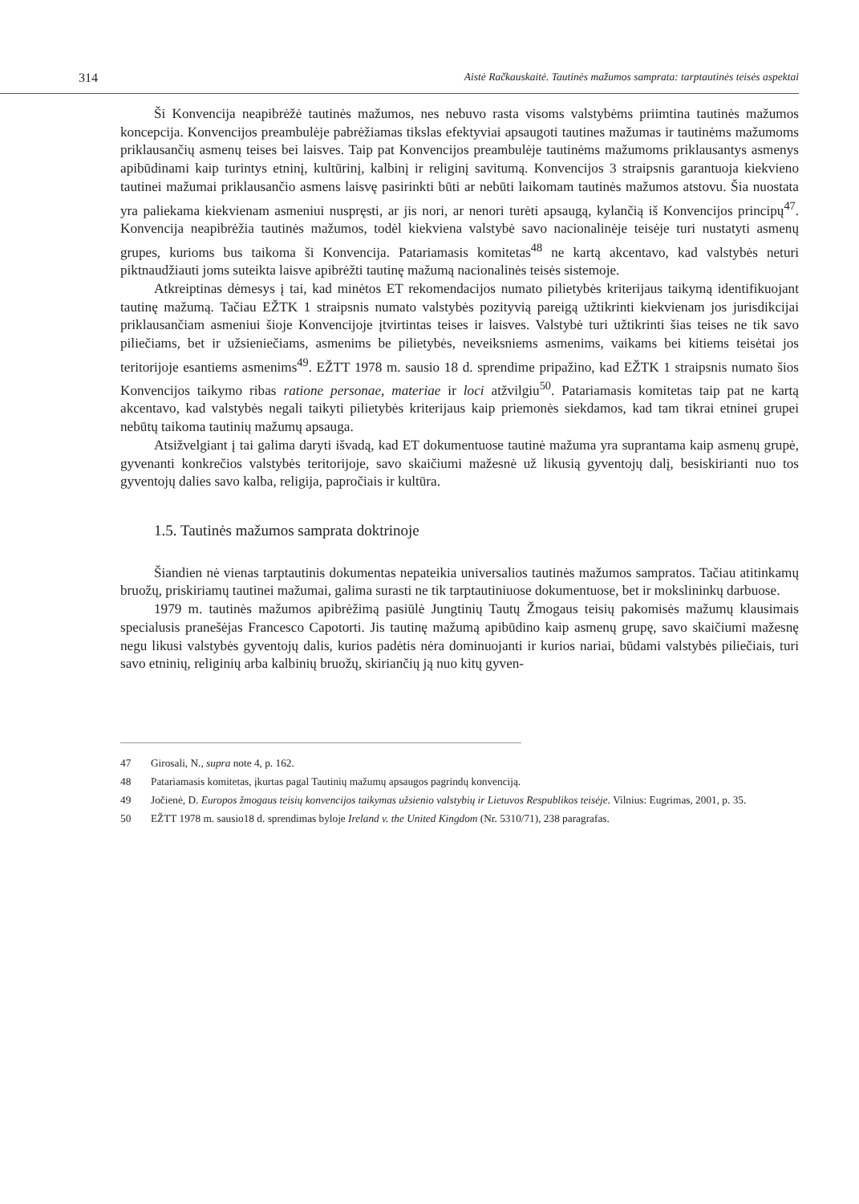314 Aistė Račkauskaitė. Tautinės mažumos samprata: tarptautinės teisės aspektai
Ši Konvencija neapibrėžė tautinės mažumos, nes nebuvo rasta visoms valstybėms priimtina tautinės mažumos koncepcija. Konvencijos preambulėje pabrėžiamas tikslas efektyviai apsaugoti tautines mažumas ir tautinėms mažumoms priklausančių asmenų teises bei laisves. Taip pat Konvencijos preambulėje tautinėms mažumoms priklausantys asmenys apibūdinami kaip turintys etninį, kultūrinį, kalbinį ir religinį savitumą. Konvencijos 3 straipsnis garantuoja kiekvieno tautinei mažumai priklausančio asmens laisvę pasirinkti būti ar nebūti laikomam tautinės mažumos atstovu. Šia nuostata yra paliekama kiekvienam asmeniui nuspręsti, ar jis nori, ar nenori turėti apsaugą, kylančią iš Konvencijos principų<sup>47</sup>. Konvencija neapibrėžia tautinės mažumos, todėl kiekviena valstybė savo nacionalinėje teisėje turi nustatyti asmenų grupes, kurioms bus taikoma ši Konvencija. Patariamasis komitetas<sup>48</sup> ne kartą akcentavo, kad valstybės neturi piktnaudžiauti joms suteikta laisve apibrėžti tautinę mažumą nacionalinės teisės sistemoje.
Atkreiptinas dėmesys į tai, kad minėtos ET rekomendacijos numato pilietybės kriterijaus taikymą identifikuojant tautinę mažumą. Tačiau EŽTK 1 straipsnis numato valstybės pozityvią pareigą užtikrinti kiekvienam jos jurisdikcijai priklausančiam asmeniui šioje Konvencijoje įtvirtintas teises ir laisves. Valstybė turi užtikrinti šias teises ne tik savo piliečiams, bet ir užsieniečiams, asmenims be pilietybės, neveiksniems asmenims, vaikams bei kitiems teisėtai jos teritorijoje esantiems asmenims<sup>49</sup>. EŽTT 1978 m. sausio 18 d. sprendime pripažino, kad EŽTK 1 straipsnis numato šios Konvencijos taikymo ribas ratione personae, materiae ir loci atžvilgiu<sup>50</sup>. Patariamasis komitetas taip pat ne kartą akcentavo, kad valstybės negali taikyti pilietybės kriterijaus kaip priemonės siekdamos, kad tam tikrai etninei grupei nebūtų taikoma tautinių mažumų apsauga.
Atsižvelgiant į tai galima daryti išvadą, kad ET dokumentuose tautinė mažuma yra suprantama kaip asmenų grupė, gyvenanti konkrečios valstybės teritorijoje, savo skaičiumi mažesnė už likusią gyventojų dalį, besiskirianti nuo tos gyventojų dalies savo kalba, religija, papročiais ir kultūra.
1.5. Tautinės mažumos samprata doktrinoje
Šiandien nė vienas tarptautinis dokumentas nepateikia universalios tautinės mažumos sampratos. Tačiau atitinkamų bruožų, priskiriamų tautinei mažumai, galima surasti ne tik tarptautiniuose dokumentuose, bet ir mokslininkų darbuose.
1979 m. tautinės mažumos apibrėžimą pasiūlė Jungtinių Tautų Žmogaus teisių pakomisės mažumų klausimais specialusis pranešėjas Francesco Capotorti. Jis tautinę mažumą apibūdino kaip asmenų grupę, savo skaičiumi mažesnę negu likusi valstybės gyventojų dalis, kurios padėtis nėra dominuojanti ir kurios nariai, būdami valstybės piliečiais, turi savo etninių, religinių arba kalbinių bruožų, skiriančių ją nuo kitų gyven-
47 Girosali, N., supra note 4, p. 162.
48 Patariamasis komitetas, įkurtas pagal Tautinių mažumų apsaugos pagrindų konvenciją.
49 Jočienė, D. Europos žmogaus teisių konvencijos taikymas užsienio valstybių ir Lietuvos Respublikos teisėje. Vilnius: Eugrimas, 2001, p. 35.
50 EŽTT 1978 m. sausio18 d. sprendimas byloje Ireland v. the United Kingdom (Nr. 5310/71), 238 paragrafas.